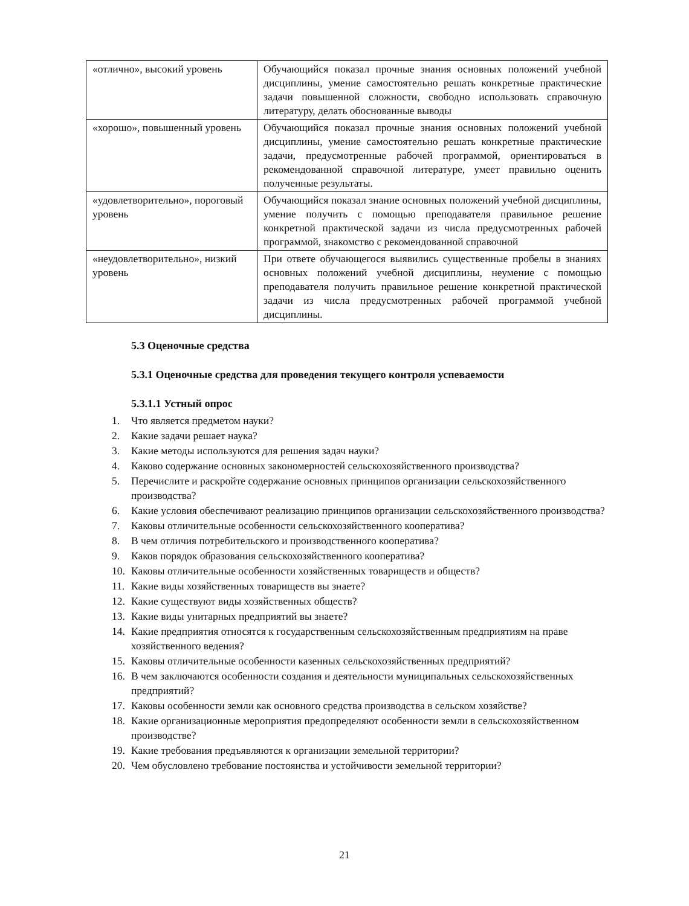| «отлично», высокий уровень | Обучающийся показал прочные знания основных положений учебной дисциплины, умение самостоятельно решать конкретные практические задачи повышенной сложности, свободно использовать справочную литературу, делать обоснованные выводы |
| «хорошо», повышенный уровень | Обучающийся показал прочные знания основных положений учебной дисциплины, умение самостоятельно решать конкретные практические задачи, предусмотренные рабочей программой, ориентироваться в рекомендованной справочной литературе, умеет правильно оценить полученные результаты. |
| «удовлетворительно», пороговый уровень | Обучающийся показал знание основных положений учебной дисциплины, умение получить с помощью преподавателя правильное решение конкретной практической задачи из числа предусмотренных рабочей программой, знакомство с рекомендованной справочной |
| «неудовлетворительно», низкий уровень | При ответе обучающегося выявились существенные пробелы в знаниях основных положений учебной дисциплины, неумение с помощью преподавателя получить правильное решение конкретной практической задачи из числа предусмотренных рабочей программой учебной дисциплины. |
5.3 Оценочные средства
5.3.1 Оценочные средства для проведения текущего контроля успеваемости
5.3.1.1 Устный опрос
1. Что является предметом науки?
2. Какие задачи решает наука?
3. Какие методы используются для решения задач науки?
4. Каково содержание основных закономерностей сельскохозяйственного производства?
5. Перечислите и раскройте содержание основных принципов организации сельскохозяйственного производства?
6. Какие условия обеспечивают реализацию принципов организации сельскохозяйственного производства?
7. Каковы отличительные особенности сельскохозяйственного кооператива?
8. В чем отличия потребительского и производственного кооператива?
9. Каков порядок образования сельскохозяйственного кооператива?
10. Каковы отличительные особенности хозяйственных товариществ и обществ?
11. Какие виды хозяйственных товариществ вы знаете?
12. Какие существуют виды хозяйственных обществ?
13. Какие виды унитарных предприятий вы знаете?
14. Какие предприятия относятся к государственным сельскохозяйственным предприятиям на праве хозяйственного ведения?
15. Каковы отличительные особенности казенных сельскохозяйственных предприятий?
16. В чем заключаются особенности создания и деятельности муниципальных сельскохозяйственных предприятий?
17. Каковы особенности земли как основного средства производства в сельском хозяйстве?
18. Какие организационные мероприятия предопределяют особенности земли в сельскохозяйственном производстве?
19. Какие требования предъявляются к организации земельной территории?
20. Чем обусловлено требование постоянства и устойчивости земельной территории?
21